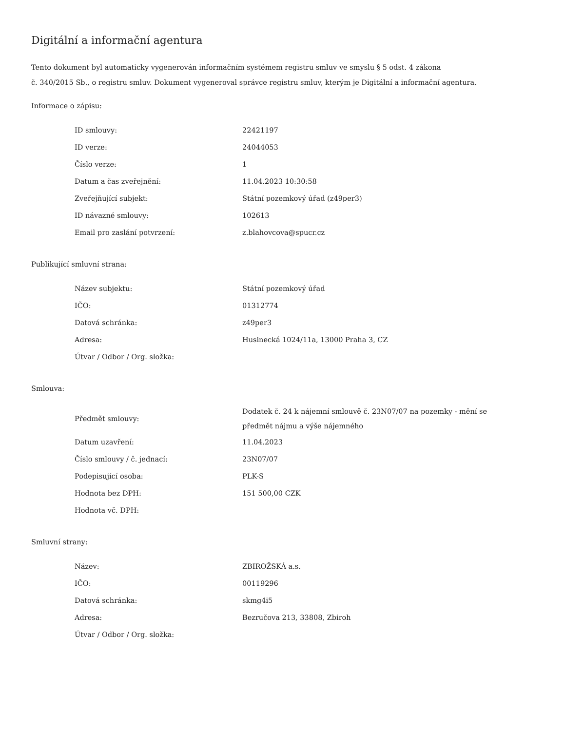Digitální a informační agentura
Tento dokument byl automaticky vygenerován informačním systémem registru smluv ve smyslu § 5 odst. 4 zákona
č. 340/2015 Sb., o registru smluv. Dokument vygeneroval správce registru smluv, kterým je Digitální a informační agentura.
Informace o zápisu:
| ID smlouvy: | 22421197 |
| ID verze: | 24044053 |
| Číslo verze: | 1 |
| Datum a čas zveřejnění: | 11.04.2023 10:30:58 |
| Zveřejňující subjekt: | Státní pozemkový úřad (z49per3) |
| ID návazné smlouvy: | 102613 |
| Email pro zaslání potvrzení: | z.blahovcova@spucr.cz |
Publikující smluvní strana:
| Název subjektu: | Státní pozemkový úřad |
| IČO: | 01312774 |
| Datová schránka: | z49per3 |
| Adresa: | Husinecká 1024/11a, 13000 Praha 3, CZ |
| Útvar / Odbor / Org. složka: | |
Smlouva:
| Předmět smlouvy: | Dodatek č. 24 k nájemní smlouvě č. 23N07/07 na pozemky - mění se předmět nájmu a výše nájemného |
| Datum uzavření: | 11.04.2023 |
| Číslo smlouvy / č. jednací: | 23N07/07 |
| Podepisující osoba: | PLK-S |
| Hodnota bez DPH: | 151 500,00 CZK |
| Hodnota vč. DPH: | |
Smluvní strany:
| Název: | ZBIROŽSKÁ a.s. |
| IČO: | 00119296 |
| Datová schránka: | skmg4i5 |
| Adresa: | Bezručova 213, 33808, Zbiroh |
| Útvar / Odbor / Org. složka: | |